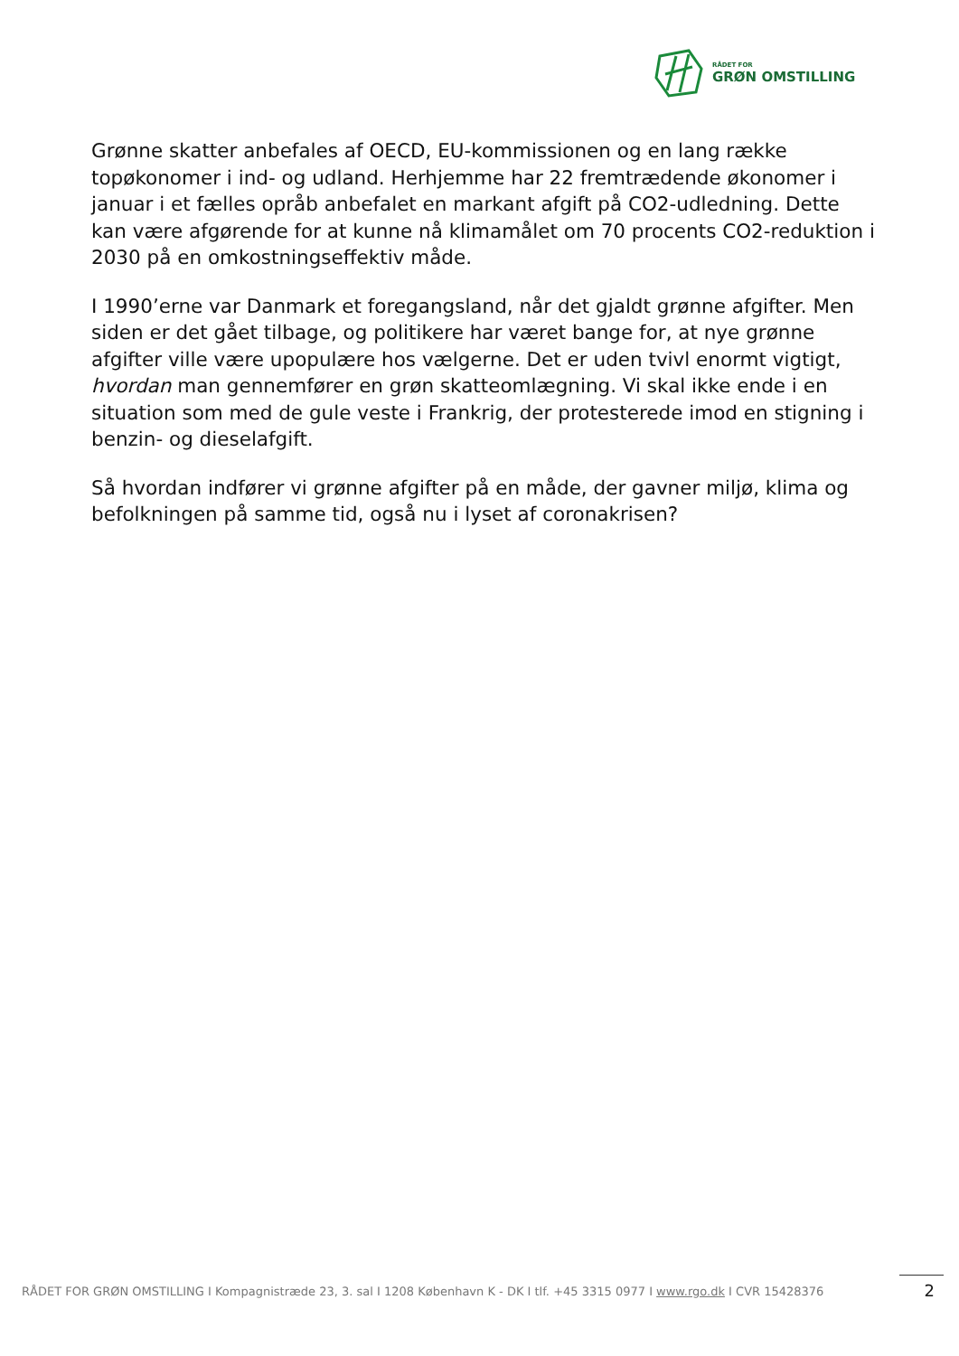RÅDET FOR
GRØN OMSTILLING
Grønne skatter anbefales af OECD, EU-kommissionen og en lang række topøkonomer i ind- og udland. Herhjemme har 22 fremtrædende økonomer i januar i et fælles opråb anbefalet en markant afgift på CO2-udledning. Dette kan være afgørende for at kunne nå klimamålet om 70 procents CO2-reduktion i 2030 på en omkostningseffektiv måde.
I 1990’erne var Danmark et foregangsland, når det gjaldt grønne afgifter. Men siden er det gået tilbage, og politikere har været bange for, at nye grønne afgifter ville være upopulære hos vælgerne. Det er uden tvivl enormt vigtigt, hvordan man gennemfører en grøn skatteomlægning. Vi skal ikke ende i en situation som med de gule veste i Frankrig, der protesterede imod en stigning i benzin- og dieselafgift.
Så hvordan indfører vi grønne afgifter på en måde, der gavner miljø, klima og befolkningen på samme tid, også nu i lyset af coronakrisen?
RÅDET FOR GRØN OMSTILLING I Kompagnistræde 23, 3. sal I 1208 København K - DK I tlf. +45 3315 0977 I www.rgo.dk I CVR 15428376 2